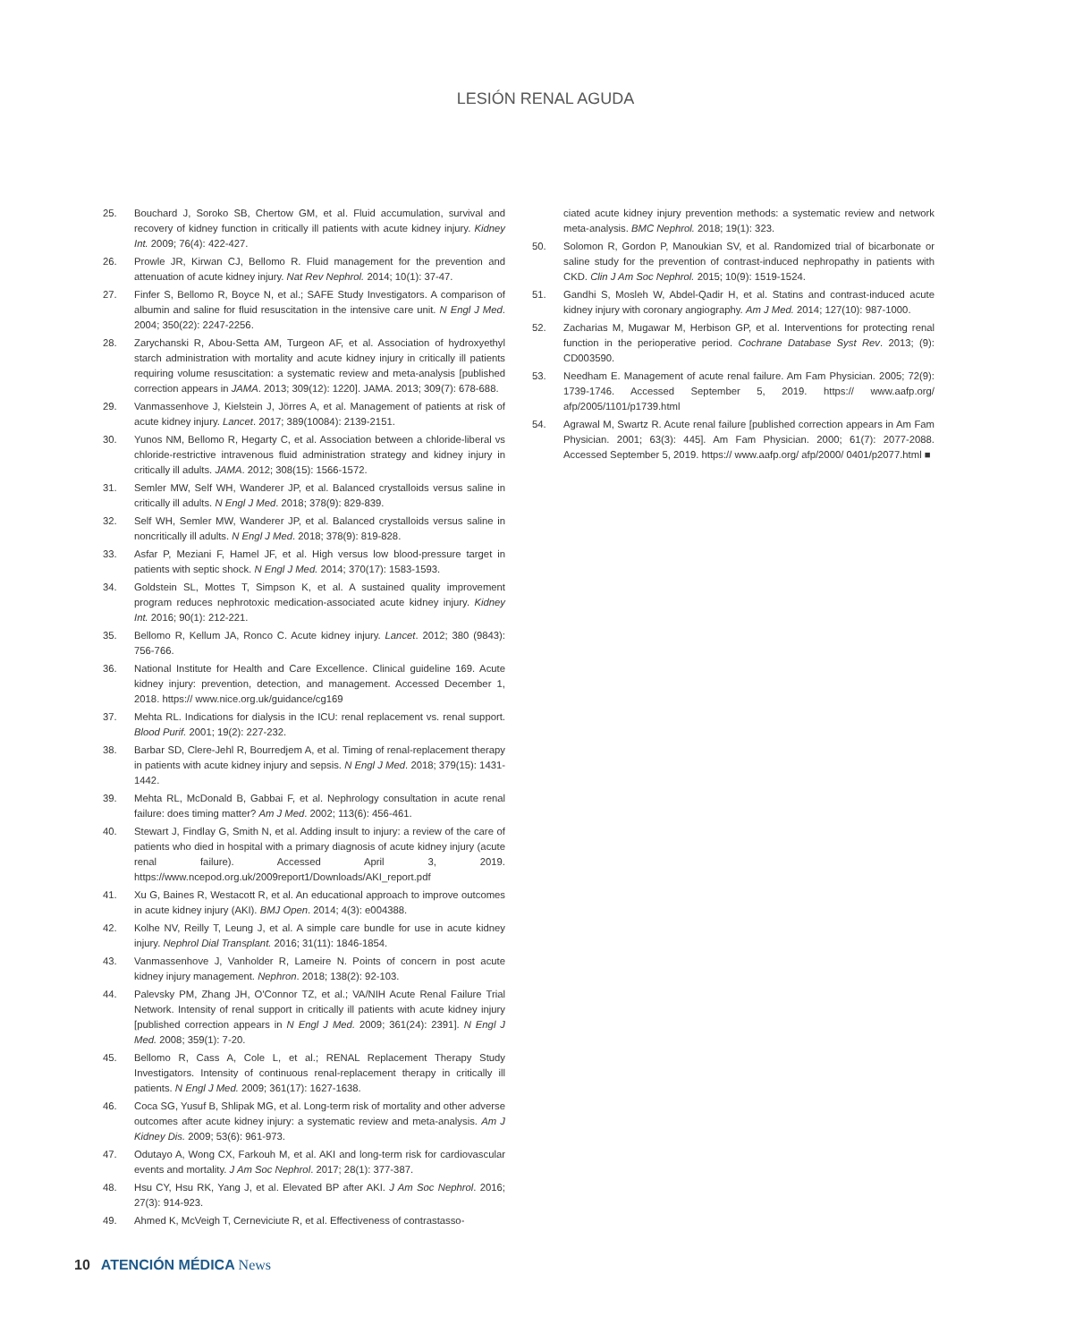LESIÓN RENAL AGUDA
25. Bouchard J, Soroko SB, Chertow GM, et al. Fluid accumulation, survival and recovery of kidney function in critically ill patients with acute kidney injury. Kidney Int. 2009; 76(4): 422-427.
26. Prowle JR, Kirwan CJ, Bellomo R. Fluid management for the prevention and attenuation of acute kidney injury. Nat Rev Nephrol. 2014; 10(1): 37-47.
27. Finfer S, Bellomo R, Boyce N, et al.; SAFE Study Investigators. A comparison of albumin and saline for fluid resuscitation in the intensive care unit. N Engl J Med. 2004; 350(22): 2247-2256.
28. Zarychanski R, Abou-Setta AM, Turgeon AF, et al. Association of hydroxyethyl starch administration with mortality and acute kidney injury in critically ill patients requiring volume resuscitation: a systematic review and meta-analysis [published correction appears in JAMA. 2013; 309(12): 1220]. JAMA. 2013; 309(7): 678-688.
29. Vanmassenhove J, Kielstein J, Jörres A, et al. Management of patients at risk of acute kidney injury. Lancet. 2017; 389(10084): 2139-2151.
30. Yunos NM, Bellomo R, Hegarty C, et al. Association between a chloride-liberal vs chloride-restrictive intravenous fluid administration strategy and kidney injury in critically ill adults. JAMA. 2012; 308(15): 1566-1572.
31. Semler MW, Self WH, Wanderer JP, et al. Balanced crystalloids versus saline in critically ill adults. N Engl J Med. 2018; 378(9): 829-839.
32. Self WH, Semler MW, Wanderer JP, et al. Balanced crystalloids versus saline in noncritically ill adults. N Engl J Med. 2018; 378(9): 819-828.
33. Asfar P, Meziani F, Hamel JF, et al. High versus low blood-pressure target in patients with septic shock. N Engl J Med. 2014; 370(17): 1583-1593.
34. Goldstein SL, Mottes T, Simpson K, et al. A sustained quality improvement program reduces nephrotoxic medication-associated acute kidney injury. Kidney Int. 2016; 90(1): 212-221.
35. Bellomo R, Kellum JA, Ronco C. Acute kidney injury. Lancet. 2012; 380 (9843): 756-766.
36. National Institute for Health and Care Excellence. Clinical guideline 169. Acute kidney injury: prevention, detection, and management. Accessed December 1, 2018. https:// www.nice.org.uk/guidance/cg169
37. Mehta RL. Indications for dialysis in the ICU: renal replacement vs. renal support. Blood Purif. 2001; 19(2): 227-232.
38. Barbar SD, Clere-Jehl R, Bourredjem A, et al. Timing of renal-replacement therapy in patients with acute kidney injury and sepsis. N Engl J Med. 2018; 379(15): 1431-1442.
39. Mehta RL, McDonald B, Gabbai F, et al. Nephrology consultation in acute renal failure: does timing matter? Am J Med. 2002; 113(6): 456-461.
40. Stewart J, Findlay G, Smith N, et al. Adding insult to injury: a review of the care of patients who died in hospital with a primary diagnosis of acute kidney injury (acute renal failure). Accessed April 3, 2019. https://www.ncepod.org.uk/2009report1/Downloads/AKI_report.pdf
41. Xu G, Baines R, Westacott R, et al. An educational approach to improve outcomes in acute kidney injury (AKI). BMJ Open. 2014; 4(3): e004388.
42. Kolhe NV, Reilly T, Leung J, et al. A simple care bundle for use in acute kidney injury. Nephrol Dial Transplant. 2016; 31(11): 1846-1854.
43. Vanmassenhove J, Vanholder R, Lameire N. Points of concern in post acute kidney injury management. Nephron. 2018; 138(2): 92-103.
44. Palevsky PM, Zhang JH, O'Connor TZ, et al.; VA/NIH Acute Renal Failure Trial Network. Intensity of renal support in critically ill patients with acute kidney injury [published correction appears in N Engl J Med. 2009; 361(24): 2391]. N Engl J Med. 2008; 359(1): 7-20.
45. Bellomo R, Cass A, Cole L, et al.; RENAL Replacement Therapy Study Investigators. Intensity of continuous renal-replacement therapy in critically ill patients. N Engl J Med. 2009; 361(17): 1627-1638.
46. Coca SG, Yusuf B, Shlipak MG, et al. Long-term risk of mortality and other adverse outcomes after acute kidney injury: a systematic review and meta-analysis. Am J Kidney Dis. 2009; 53(6): 961-973.
47. Odutayo A, Wong CX, Farkouh M, et al. AKI and long-term risk for cardiovascular events and mortality. J Am Soc Nephrol. 2017; 28(1): 377-387.
48. Hsu CY, Hsu RK, Yang J, et al. Elevated BP after AKI. J Am Soc Nephrol. 2016; 27(3): 914-923.
49. Ahmed K, McVeigh T, Cerneviciute R, et al. Effectiveness of contrastasso-
ciated acute kidney injury prevention methods: a systematic review and network meta-analysis. BMC Nephrol. 2018; 19(1): 323.
50. Solomon R, Gordon P, Manoukian SV, et al. Randomized trial of bicarbonate or saline study for the prevention of contrast-induced nephropathy in patients with CKD. Clin J Am Soc Nephrol. 2015; 10(9): 1519-1524.
51. Gandhi S, Mosleh W, Abdel-Qadir H, et al. Statins and contrast-induced acute kidney injury with coronary angiography. Am J Med. 2014; 127(10): 987-1000.
52. Zacharias M, Mugawar M, Herbison GP, et al. Interventions for protecting renal function in the perioperative period. Cochrane Database Syst Rev. 2013; (9): CD003590.
53. Needham E. Management of acute renal failure. Am Fam Physician. 2005; 72(9): 1739-1746. Accessed September 5, 2019. https:// www.aafp.org/ afp/2005/1101/p1739.html
54. Agrawal M, Swartz R. Acute renal failure [published correction appears in Am Fam Physician. 2001; 63(3): 445]. Am Fam Physician. 2000; 61(7): 2077-2088. Accessed September 5, 2019. https:// www.aafp.org/ afp/2000/ 0401/p2077.html ■
10 ATENCIÓN MÉDICA News